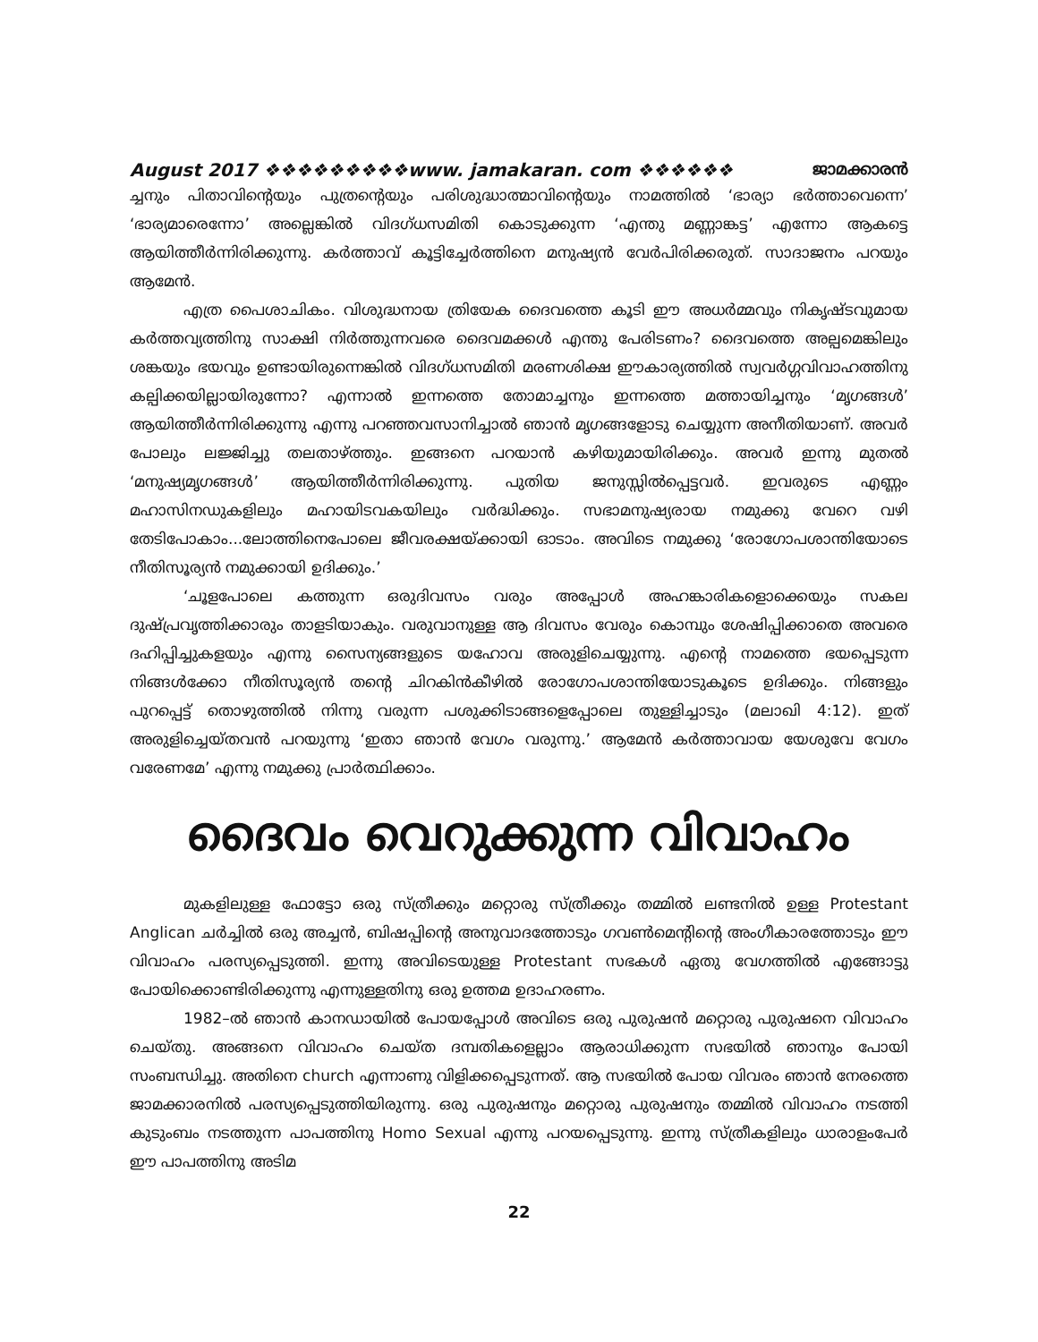August 2017 ❖❖❖❖❖❖❖❖❖www. jamakaran. com ❖❖❖❖❖❖ ജാമക്കാരൻ
ച്ചനും പിതാവിന്റെയും പുത്രന്റെയും പരിശുദ്ധാത്മാവിന്റെയും നാമത്തിൽ ‘ഭാര്യാ ഭർത്താവെന്നെ’ ‘ഭാര്യമാരെന്നോ’ അല്ലെങ്കിൽ വിദഗ്ധസമിതി കൊടുക്കുന്ന ‘എന്തു മണ്ണാങ്കട്ട’ എന്നോ ആകട്ടെ ആയിത്തീർന്നിരിക്കുന്നു. കർത്താവ് കൂട്ടിച്ചേർത്തിനെ മനുഷ്യൻ വേർപിരിക്കരുത്. സാദാജനം പറയും ആമേൻ.
എത്ര പൈശാചികം. വിശുദ്ധനായ ത്രിയേക ദൈവത്തെ കൂടി ഈ അധർമ്മവും നികൃഷ്ടവുമായ കർത്തവ്യത്തിനു സാക്ഷി നിർത്തുന്നവരെ ദൈവമക്കൾ എന്തു പേരിടണം? ദൈവത്തെ അല്പമെങ്കിലും ശങ്കയും ഭയവും ഉണ്ടായിരുന്നെങ്കിൽ വിദഗ്ധസമിതി മരണശിക്ഷ ഈകാര്യത്തിൽ സ്വവർഗ്ഗവിവാഹത്തിനു കല്പിക്കയില്ലായിരുന്നോ? എന്നാൽ ഇന്നത്തെ തോമാച്ചനും ഇന്നത്തെ മത്തായിച്ചനും ‘മൃഗങ്ങൾ’ ആയിത്തീർന്നിരിക്കുന്നു എന്നു പറഞ്ഞവസാനിച്ചാൽ ഞാൻ മൃഗങ്ങളോടു ചെയ്യുന്ന അനീതിയാണ്. അവർ പോലും ലജ്ജിച്ചു തലതാഴ്ത്തും. ഇങ്ങനെ പറയാൻ കഴിയുമായിരിക്കും. അവർ ഇന്നു മുതൽ ‘മനുഷ്യമൃഗങ്ങൾ’ ആയിത്തീർന്നിരിക്കുന്നു. പുതിയ ജനുസ്സിൽപ്പെട്ടവർ. ഇവരുടെ എണ്ണം മഹാസിനഡുകളിലും മഹായിടവകയിലും വർദ്ധിക്കും. സഭാമനുഷ്യരായ നമുക്കു വേറെ വഴി തേടിപോകാം...ലോത്തിനെപോലെ ജീവരക്ഷയ്ക്കായി ഓടാം. അവിടെ നമുക്കു ‘രോഗോപശാന്തിയോടെ നീതിസൂര്യൻ നമുക്കായി ഉദിക്കും.’
‘ചൂളപോലെ കത്തുന്ന ഒരുദിവസം വരും അപ്പോൾ അഹങ്കാരികളൊക്കെയും സകല ദുഷ്പ്രവൃത്തിക്കാരും താളടിയാകും. വരുവാനുള്ള ആ ദിവസം വേരും കൊമ്പും ശേഷിപ്പിക്കാതെ അവരെ ദഹിപ്പിച്ചുകളയും എന്നു സൈന്യങ്ങളുടെ യഹോവ അരുളിചെയ്യുന്നു. എന്റെ നാമത്തെ ഭയപ്പെടുന്ന നിങ്ങൾക്കോ നീതിസൂര്യൻ തന്റെ ചിറകിൻകീഴിൽ രോഗോപശാന്തിയോടുകൂടെ ഉദിക്കും. നിങ്ങളും പുറപ്പെട്ട് തൊഴുത്തിൽ നിന്നു വരുന്ന പശുക്കിടാങ്ങളെപ്പോലെ തുള്ളിച്ചാടും (മലാഖി 4:12). ഇത് അരുളിച്ചെയ്തവൻ പറയുന്നു ‘ഇതാ ഞാൻ വേഗം വരുന്നു.’ ആമേൻ കർത്താവായ യേശുവേ വേഗം വരേണമേ’ എന്നു നമുക്കു പ്രാർത്ഥിക്കാം.
ദൈവം വെറുക്കുന്ന വിവാഹം
മുകളിലുള്ള ഫോട്ടോ ഒരു സ്ത്രീക്കും മറ്റൊരു സ്ത്രീക്കും തമ്മിൽ ലണ്ടനിൽ ഉള്ള Protestant Anglican ചർച്ചിൽ ഒരു അച്ചൻ, ബിഷപ്പിന്റെ അനുവാദത്തോടും ഗവൺമെന്റിന്റെ അംഗീകാരത്തോടും ഈ വിവാഹം പരസ്യപ്പെടുത്തി. ഇന്നു അവിടെയുള്ള Protestant സഭകൾ ഏതു വേഗത്തിൽ എങ്ങോട്ടു പോയിക്കൊണ്ടിരിക്കുന്നു എന്നുള്ളതിനു ഒരു ഉത്തമ ഉദാഹരണം.
1982–ൽ ഞാൻ കാനഡായിൽ പോയപ്പോൾ അവിടെ ഒരു പുരുഷൻ മറ്റൊരു പുരുഷനെ വിവാഹം ചെയ്തു. അങ്ങനെ വിവാഹം ചെയ്ത ദമ്പതികളെല്ലാം ആരാധിക്കുന്ന സഭയിൽ ഞാനും പോയി സംബന്ധിച്ചു. അതിനെ church എന്നാണു വിളിക്കപ്പെടുന്നത്. ആ സഭയിൽ പോയ വിവരം ഞാൻ നേരത്തെ ജാമക്കാരനിൽ പരസ്യപ്പെടുത്തിയിരുന്നു. ഒരു പുരുഷനും മറ്റൊരു പുരുഷനും തമ്മിൽ വിവാഹം നടത്തി കുടുംബം നടത്തുന്ന പാപത്തിനു Homo Sexual എന്നു പറയപ്പെടുന്നു. ഇന്നു സ്ത്രീകളിലും ധാരാളംപേർ ഈ പാപത്തിനു അടിമ
22